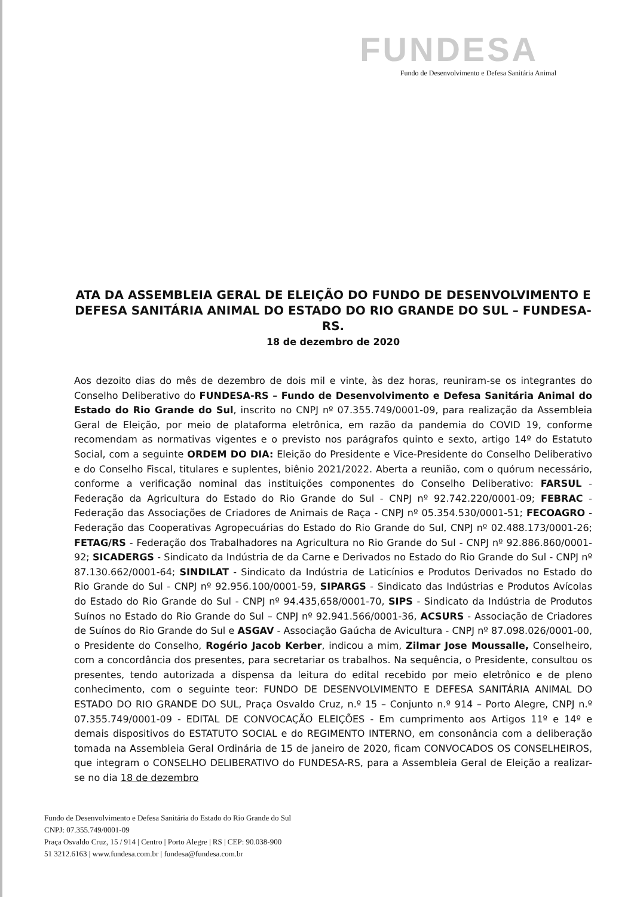FUNDESA
Fundo de Desenvolvimento e Defesa Sanitária Animal
ATA DA ASSEMBLEIA GERAL DE ELEIÇÃO DO FUNDO DE DESENVOLVIMENTO E DEFESA SANITÁRIA ANIMAL DO ESTADO DO RIO GRANDE DO SUL – FUNDESA-RS.
18 de dezembro de 2020
Aos dezoito dias do mês de dezembro de dois mil e vinte, às dez horas, reuniram-se os integrantes do Conselho Deliberativo do FUNDESA-RS – Fundo de Desenvolvimento e Defesa Sanitária Animal do Estado do Rio Grande do Sul, inscrito no CNPJ nº 07.355.749/0001-09, para realização da Assembleia Geral de Eleição, por meio de plataforma eletrônica, em razão da pandemia do COVID 19, conforme recomendam as normativas vigentes e o previsto nos parágrafos quinto e sexto, artigo 14º do Estatuto Social, com a seguinte ORDEM DO DIA: Eleição do Presidente e Vice-Presidente do Conselho Deliberativo e do Conselho Fiscal, titulares e suplentes, biênio 2021/2022. Aberta a reunião, com o quórum necessário, conforme a verificação nominal das instituições componentes do Conselho Deliberativo: FARSUL - Federação da Agricultura do Estado do Rio Grande do Sul - CNPJ nº 92.742.220/0001-09; FEBRAC - Federação das Associações de Criadores de Animais de Raça - CNPJ nº 05.354.530/0001-51; FECOAGRO - Federação das Cooperativas Agropecuárias do Estado do Rio Grande do Sul, CNPJ nº 02.488.173/0001-26; FETAG/RS - Federação dos Trabalhadores na Agricultura no Rio Grande do Sul - CNPJ nº 92.886.860/0001-92; SICADERGS - Sindicato da Indústria de da Carne e Derivados no Estado do Rio Grande do Sul - CNPJ nº 87.130.662/0001-64; SINDILAT - Sindicato da Indústria de Laticínios e Produtos Derivados no Estado do Rio Grande do Sul - CNPJ nº 92.956.100/0001-59, SIPARGS - Sindicato das Indústrias e Produtos Avícolas do Estado do Rio Grande do Sul - CNPJ nº 94.435,658/0001-70, SIPS - Sindicato da Indústria de Produtos Suínos no Estado do Rio Grande do Sul – CNPJ nº 92.941.566/0001-36, ACSURS - Associação de Criadores de Suínos do Rio Grande do Sul e ASGAV - Associação Gaúcha de Avicultura - CNPJ nº 87.098.026/0001-00, o Presidente do Conselho, Rogério Jacob Kerber, indicou a mim, Zilmar Jose Moussalle, Conselheiro, com a concordância dos presentes, para secretariar os trabalhos. Na sequência, o Presidente, consultou os presentes, tendo autorizada a dispensa da leitura do edital recebido por meio eletrônico e de pleno conhecimento, com o seguinte teor: FUNDO DE DESENVOLVIMENTO E DEFESA SANITÁRIA ANIMAL DO ESTADO DO RIO GRANDE DO SUL, Praça Osvaldo Cruz, n.º 15 – Conjunto n.º 914 – Porto Alegre, CNPJ n.º 07.355.749/0001-09 - EDITAL DE CONVOCAÇÃO ELEIÇÕES - Em cumprimento aos Artigos 11º e 14º e demais dispositivos do ESTATUTO SOCIAL e do REGIMENTO INTERNO, em consonância com a deliberação tomada na Assembleia Geral Ordinária de 15 de janeiro de 2020, ficam CONVOCADOS OS CONSELHEIROS, que integram o CONSELHO DELIBERATIVO do FUNDESA-RS, para a Assembleia Geral de Eleição a realizar-se no dia 18 de dezembro
Fundo de Desenvolvimento e Defesa Sanitária do Estado do Rio Grande do Sul
CNPJ: 07.355.749/0001-09
Praça Osvaldo Cruz, 15 / 914 | Centro | Porto Alegre | RS | CEP: 90.038-900
51 3212.6163 | www.fundesa.com.br | fundesa@fundesa.com.br